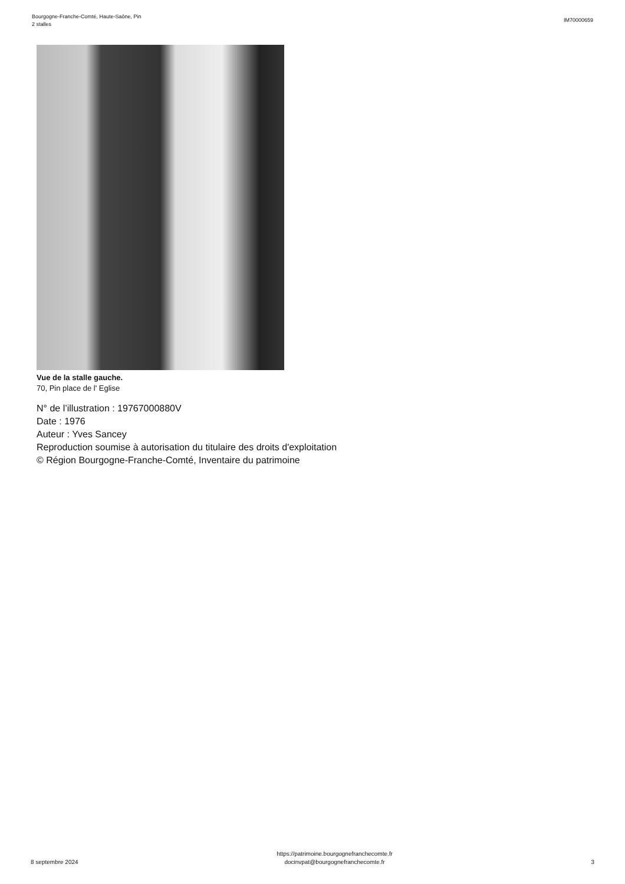Bourgogne-Franche-Comté, Haute-Saône, Pin
2 stalles
IM70000659
Vue de la stalle gauche.
70, Pin place de l' Eglise
N° de l’illustration : 19767000880V
Date : 1976
Auteur : Yves Sancey
Reproduction soumise à autorisation du titulaire des droits d'exploitation
© Région Bourgogne-Franche-Comté, Inventaire du patrimoine
8 septembre 2024
https://patrimoine.bourgognefranchecomte.fr
docinvpat@bourgognefranchecomte.fr
3